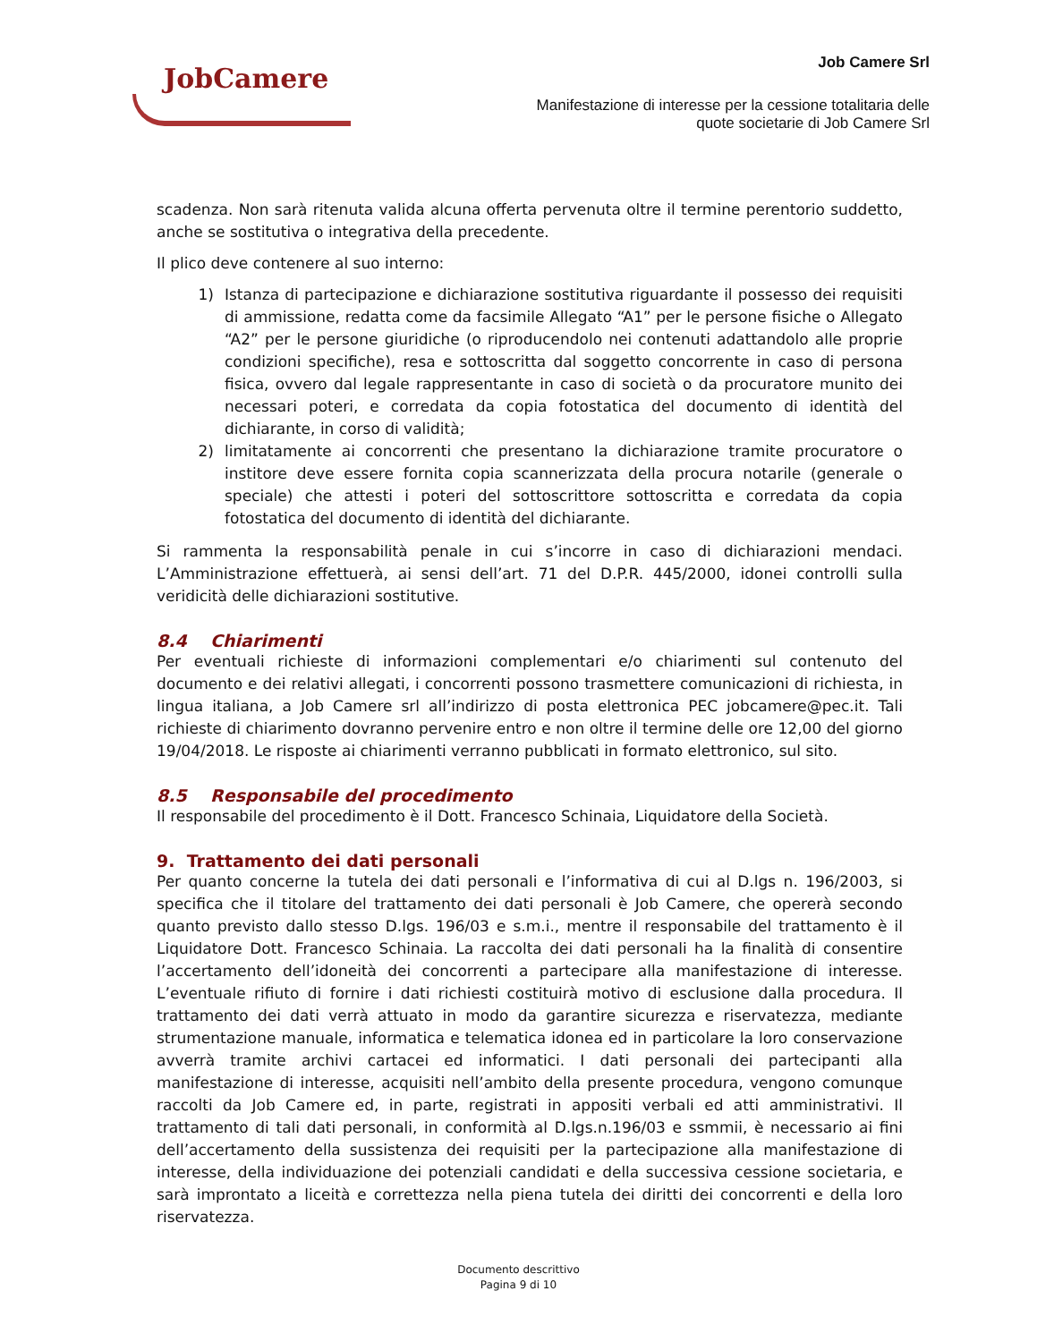JobCamere
Job Camere Srl
Manifestazione di interesse per la cessione totalitaria delle
quote societarie di Job Camere Srl
scadenza. Non sarà ritenuta valida alcuna offerta pervenuta oltre il termine perentorio suddetto, anche se sostitutiva o integrativa della precedente.
Il plico deve contenere al suo interno:
1) Istanza di partecipazione e dichiarazione sostitutiva riguardante il possesso dei requisiti di ammissione, redatta come da facsimile Allegato “A1” per le persone fisiche o Allegato “A2” per le persone giuridiche (o riproducendolo nei contenuti adattandolo alle proprie condizioni specifiche), resa e sottoscritta dal soggetto concorrente in caso di persona fisica, ovvero dal legale rappresentante in caso di società o da procuratore munito dei necessari poteri, e corredata da copia fotostatica del documento di identità del dichiarante, in corso di validità;
2) limitatamente ai concorrenti che presentano la dichiarazione tramite procuratore o institore deve essere fornita copia scannerizzata della procura notarile (generale o speciale) che attesti i poteri del sottoscrittore sottoscritta e corredata da copia fotostatica del documento di identità del dichiarante.
Si rammenta la responsabilità penale in cui s’incorre in caso di dichiarazioni mendaci. L’Amministrazione effettuerà, ai sensi dell’art. 71 del D.P.R. 445/2000, idonei controlli sulla veridicità delle dichiarazioni sostitutive.
8.4 Chiarimenti
Per eventuali richieste di informazioni complementari e/o chiarimenti sul contenuto del documento e dei relativi allegati, i concorrenti possono trasmettere comunicazioni di richiesta, in lingua italiana, a Job Camere srl all’indirizzo di posta elettronica PEC jobcamere@pec.it. Tali richieste di chiarimento dovranno pervenire entro e non oltre il termine delle ore 12,00 del giorno 19/04/2018. Le risposte ai chiarimenti verranno pubblicati in formato elettronico, sul sito.
8.5 Responsabile del procedimento
Il responsabile del procedimento è il Dott. Francesco Schinaia, Liquidatore della Società.
9. Trattamento dei dati personali
Per quanto concerne la tutela dei dati personali e l’informativa di cui al D.lgs n. 196/2003, si specifica che il titolare del trattamento dei dati personali è Job Camere, che opererà secondo quanto previsto dallo stesso D.lgs. 196/03 e s.m.i., mentre il responsabile del trattamento è il Liquidatore Dott. Francesco Schinaia. La raccolta dei dati personali ha la finalità di consentire l’accertamento dell’idoneità dei concorrenti a partecipare alla manifestazione di interesse. L’eventuale rifiuto di fornire i dati richiesti costituirà motivo di esclusione dalla procedura. Il trattamento dei dati verrà attuato in modo da garantire sicurezza e riservatezza, mediante strumentazione manuale, informatica e telematica idonea ed in particolare la loro conservazione avverrà tramite archivi cartacei ed informatici. I dati personali dei partecipanti alla manifestazione di interesse, acquisiti nell’ambito della presente procedura, vengono comunque raccolti da Job Camere ed, in parte, registrati in appositi verbali ed atti amministrativi. Il trattamento di tali dati personali, in conformità al D.lgs.n.196/03 e ssmmii, è necessario ai fini dell’accertamento della sussistenza dei requisiti per la partecipazione alla manifestazione di interesse, della individuazione dei potenziali candidati e della successiva cessione societaria, e sarà improntato a liceità e correttezza nella piena tutela dei diritti dei concorrenti e della loro riservatezza.
Documento descrittivo
Pagina 9 di 10